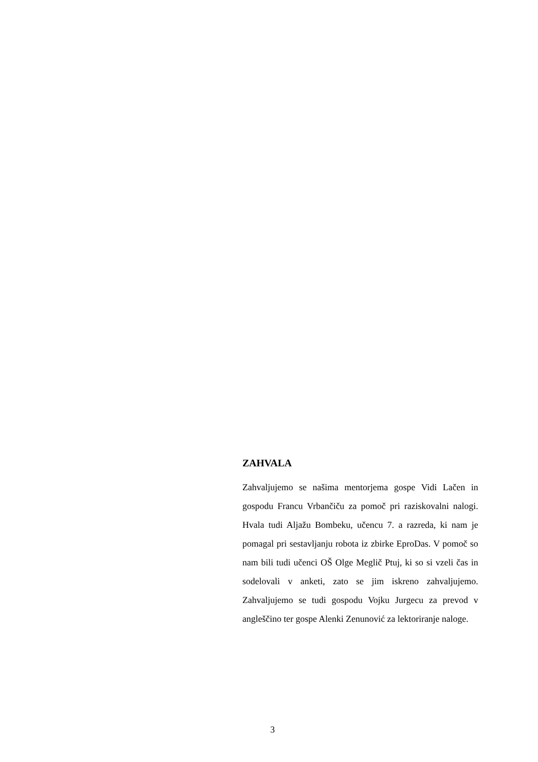ZAHVALA
Zahvaljujemo se našima mentorjema gospe Vidi Lačen in gospodu Francu Vrbančiču za pomoč pri raziskovalni nalogi. Hvala tudi Aljažu Bombeku, učencu 7. a razreda, ki nam je pomagal pri sestavljanju robota iz zbirke EproDas. V pomoč so nam bili tudi učenci OŠ Olge Meglič Ptuj, ki so si vzeli čas in sodelovali v anketi, zato se jim iskreno zahvaljujemo. Zahvaljujemo se tudi gospodu Vojku Jurgecu za prevod v angleščino ter gospe Alenki Zenunović za lektoriranje naloge.
3